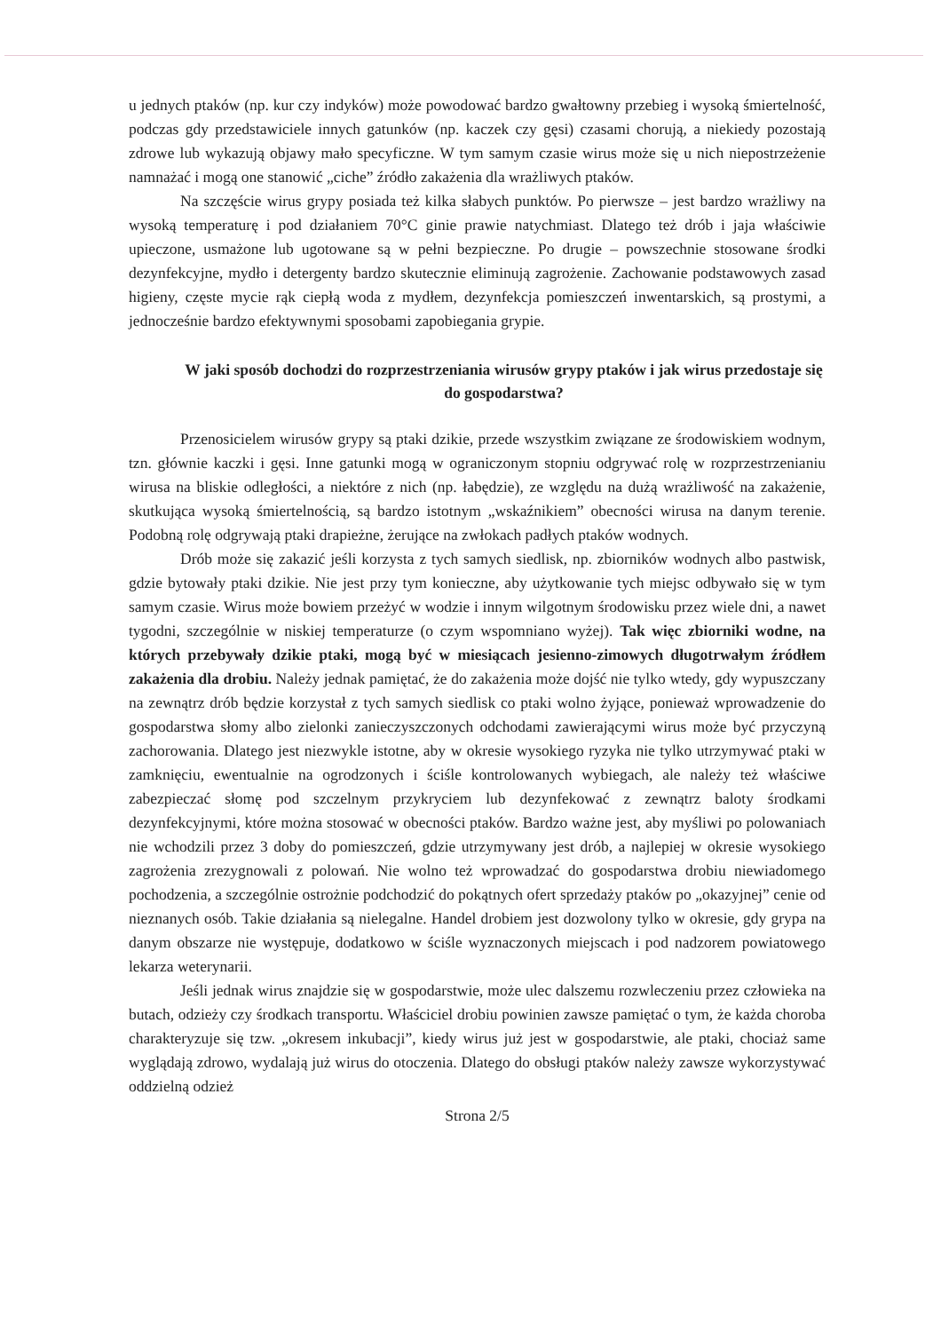u jednych ptaków (np. kur czy indyków) może powodować bardzo gwałtowny przebieg i wysoką śmiertelność, podczas gdy przedstawiciele innych gatunków (np. kaczek czy gęsi) czasami chorują, a niekiedy pozostają zdrowe lub wykazują objawy mało specyficzne. W tym samym czasie wirus może się u nich niepostrzeżenie namnażać i mogą one stanowić „ciche” źródło zakażenia dla wrażliwych ptaków.
Na szczęście wirus grypy posiada też kilka słabych punktów. Po pierwsze – jest bardzo wrażliwy na wysoką temperaturę i pod działaniem 70°C ginie prawie natychmiast. Dlatego też drób i jaja właściwie upieczone, usmażone lub ugotowane są w pełni bezpieczne. Po drugie – powszechnie stosowane środki dezynfekcyjne, mydło i detergenty bardzo skutecznie eliminują zagrożenie. Zachowanie podstawowych zasad higieny, częste mycie rąk ciepłą woda z mydłem, dezynfekcja pomieszczeń inwentarskich, są prostymi, a jednocześnie bardzo efektywnymi sposobami zapobiegania grypie.
W jaki sposób dochodzi do rozprzestrzeniania wirusów grypy ptaków i jak wirus przedostaje się do gospodarstwa?
Przenosicielem wirusów grypy są ptaki dzikie, przede wszystkim związane ze środowiskiem wodnym, tzn. głównie kaczki i gęsi. Inne gatunki mogą w ograniczonym stopniu odgrywać rolę w rozprzestrzenianiu wirusa na bliskie odległości, a niektóre z nich (np. łabędzie), ze względu na dużą wrażliwość na zakażenie, skutkująca wysoką śmiertelnością, są bardzo istotnym „wskaźnikiem” obecności wirusa na danym terenie. Podobną rolę odgrywają ptaki drapieżne, żerujące na zwłokach padłych ptaków wodnych.
Drób może się zakazić jeśli korzysta z tych samych siedlisk, np. zbiorników wodnych albo pastwisk, gdzie bytowały ptaki dzikie. Nie jest przy tym konieczne, aby użytkowanie tych miejsc odbywało się w tym samym czasie. Wirus może bowiem przeżyć w wodzie i innym wilgotnym środowisku przez wiele dni, a nawet tygodni, szczególnie w niskiej temperaturze (o czym wspomniano wyżej). Tak więc zbiorniki wodne, na których przebywały dzikie ptaki, mogą być w miesiącach jesienno-zimowych długotrwałym źródłem zakażenia dla drobiu. Należy jednak pamiętać, że do zakażenia może dojść nie tylko wtedy, gdy wypuszczany na zewnątrz drób będzie korzystał z tych samych siedlisk co ptaki wolno żyjące, ponieważ wprowadzenie do gospodarstwa słomy albo zielonki zanieczyszczonych odchodami zawierającymi wirus może być przyczyną zachorowania. Dlatego jest niezwykle istotne, aby w okresie wysokiego ryzyka nie tylko utrzymywać ptaki w zamknięciu, ewentualnie na ogrodzonych i ściśle kontrolowanych wybiegach, ale należy też właściwe zabezpieczać słomę pod szczelnym przykryciem lub dezynfekować z zewnątrz baloty środkami dezynfekcyjnymi, które można stosować w obecności ptaków. Bardzo ważne jest, aby myśliwi po polowaniach nie wchodzili przez 3 doby do pomieszczeń, gdzie utrzymywany jest drób, a najlepiej w okresie wysokiego zagrożenia zrezygnowali z polowań. Nie wolno też wprowadzać do gospodarstwa drobiu niewiadomego pochodzenia, a szczególnie ostrożnie podchodzić do pokątnych ofert sprzedaży ptaków po „okazyjnej” cenie od nieznanych osób. Takie działania są nielegalne. Handel drobiem jest dozwolony tylko w okresie, gdy grypa na danym obszarze nie występuje, dodatkowo w ściśle wyznaczonych miejscach i pod nadzorem powiatowego lekarza weterynarii.
Jeśli jednak wirus znajdzie się w gospodarstwie, może ulec dalszemu rozwleczeniu przez człowieka na butach, odzieży czy środkach transportu. Właściciel drobiu powinien zawsze pamiętać o tym, że każda choroba charakteryzuje się tzw. „okresem inkubacji”, kiedy wirus już jest w gospodarstwie, ale ptaki, chociaż same wyglądają zdrowo, wydalają już wirus do otoczenia. Dlatego do obsługi ptaków należy zawsze wykorzystywać oddzielną odzież
Strona 2/5